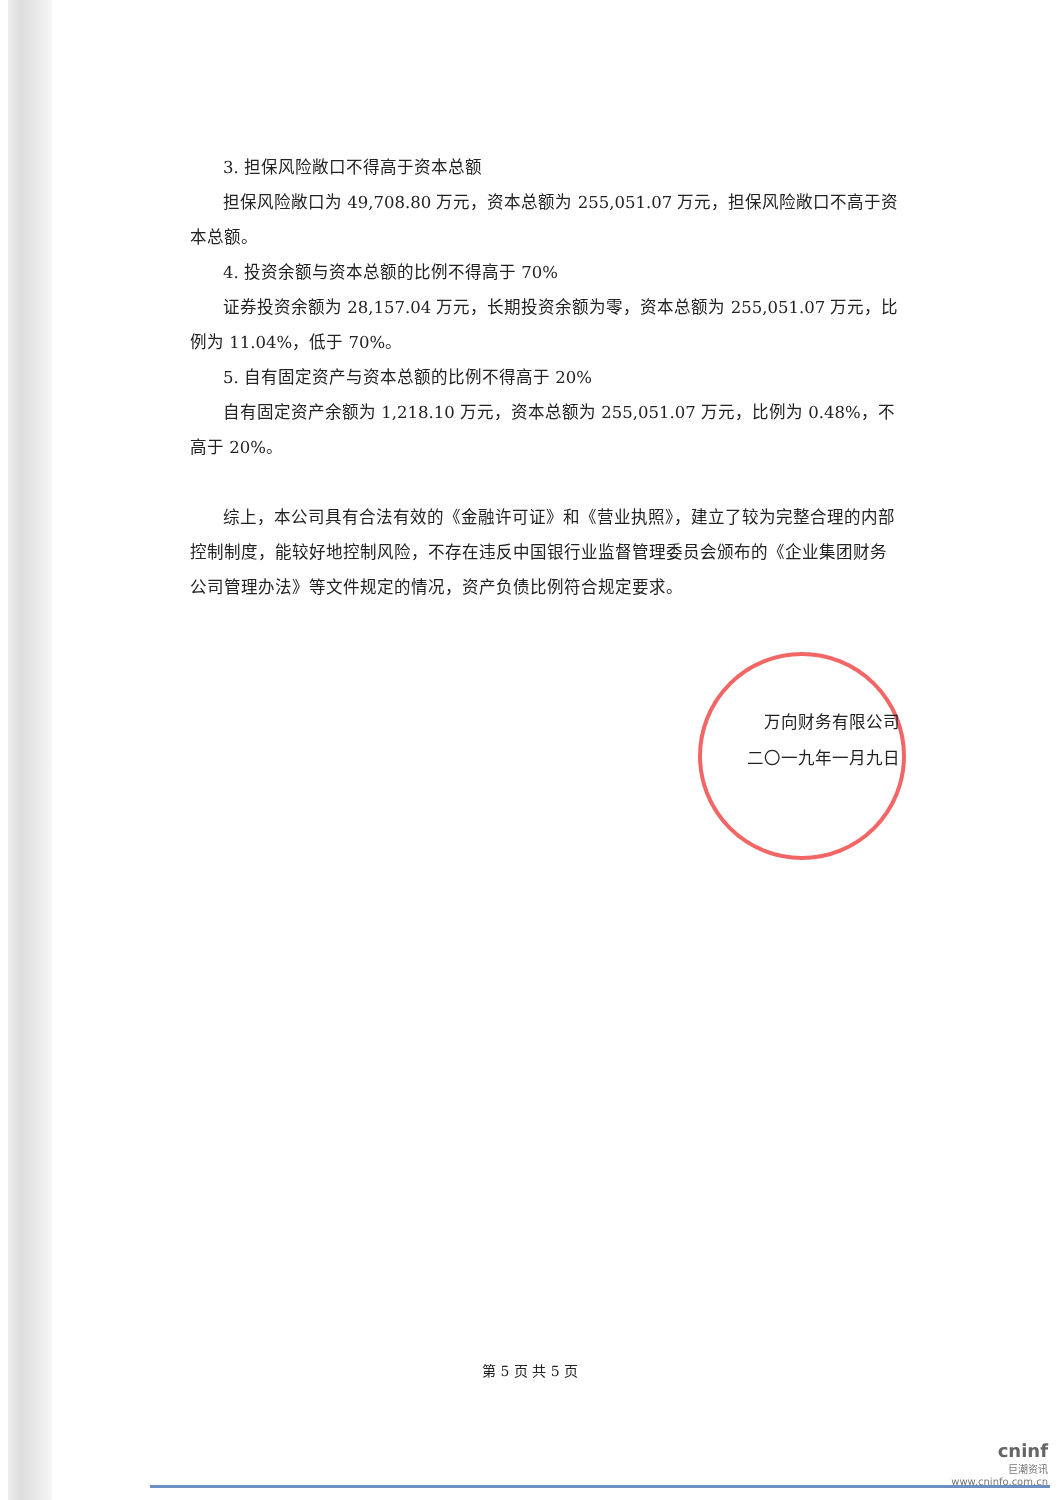3. 担保风险敞口不得高于资本总额
担保风险敞口为 49,708.80 万元，资本总额为 255,051.07 万元，担保风险敞口不高于资本总额。
4. 投资余额与资本总额的比例不得高于 70%
证券投资余额为 28,157.04 万元，长期投资余额为零，资本总额为 255,051.07 万元，比例为 11.04%，低于 70%。
5. 自有固定资产与资本总额的比例不得高于 20%
自有固定资产余额为 1,218.10 万元，资本总额为 255,051.07 万元，比例为 0.48%，不高于 20%。
综上，本公司具有合法有效的《金融许可证》和《营业执照》，建立了较为完整合理的内部控制制度，能较好地控制风险，不存在违反中国银行业监督管理委员会颁布的《企业集团财务公司管理办法》等文件规定的情况，资产负债比例符合规定要求。
万向财务有限公司
二〇一九年一月九日
第 5 页 共 5 页
cninf
巨潮资讯
www.cninfo.com.cn